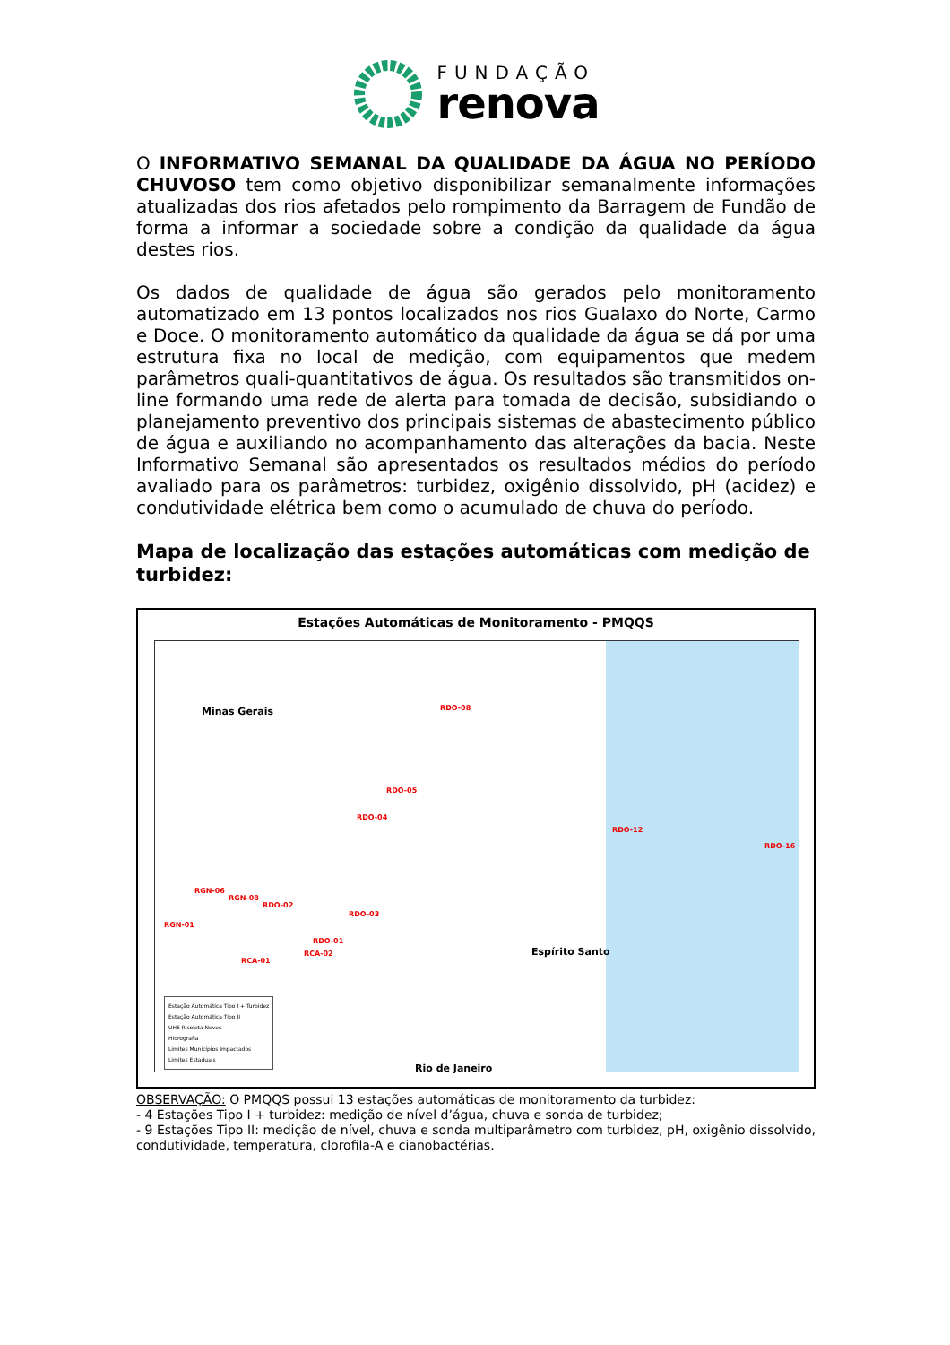FUNDAÇÃO
renova
O INFORMATIVO SEMANAL DA QUALIDADE DA ÁGUA NO PERÍODO CHUVOSO tem como objetivo disponibilizar semanalmente informações atualizadas dos rios afetados pelo rompimento da Barragem de Fundão de forma a informar a sociedade sobre a condição da qualidade da água destes rios.
Os dados de qualidade de água são gerados pelo monitoramento automatizado em 13 pontos localizados nos rios Gualaxo do Norte, Carmo e Doce. O monitoramento automático da qualidade da água se dá por uma estrutura fixa no local de medição, com equipamentos que medem parâmetros quali-quantitativos de água. Os resultados são transmitidos on-line formando uma rede de alerta para tomada de decisão, subsidiando o planejamento preventivo dos principais sistemas de abastecimento público de água e auxiliando no acompanhamento das alterações da bacia. Neste Informativo Semanal são apresentados os resultados médios do período avaliado para os parâmetros: turbidez, oxigênio dissolvido, pH (acidez) e condutividade elétrica bem como o acumulado de chuva do período.
Mapa de localização das estações automáticas com medição de turbidez:
Estações Automáticas de Monitoramento - PMQQS
Minas Gerais
Espírito Santo
Rio de Janeiro
RDO-08
RDO-05
RDO-04
RDO-12
RDO-16
RGN-01
RGN-06
RGN-08
RDO-02
RDO-03
RDO-01
RCA-02
RCA-01
Estação Automática Tipo I + Turbidez
Estação Automática Tipo II
UHE Risoleta Neves
Hidrografia
Limites Municípios Impactados
Limites Estaduais
OBSERVAÇÃO: O PMQQS possui 13 estações automáticas de monitoramento da turbidez:
- 4 Estações Tipo I + turbidez: medição de nível d’água, chuva e sonda de turbidez;
- 9 Estações Tipo II: medição de nível, chuva e sonda multiparâmetro com turbidez, pH, oxigênio dissolvido, condutividade, temperatura, clorofila-A e cianobactérias.